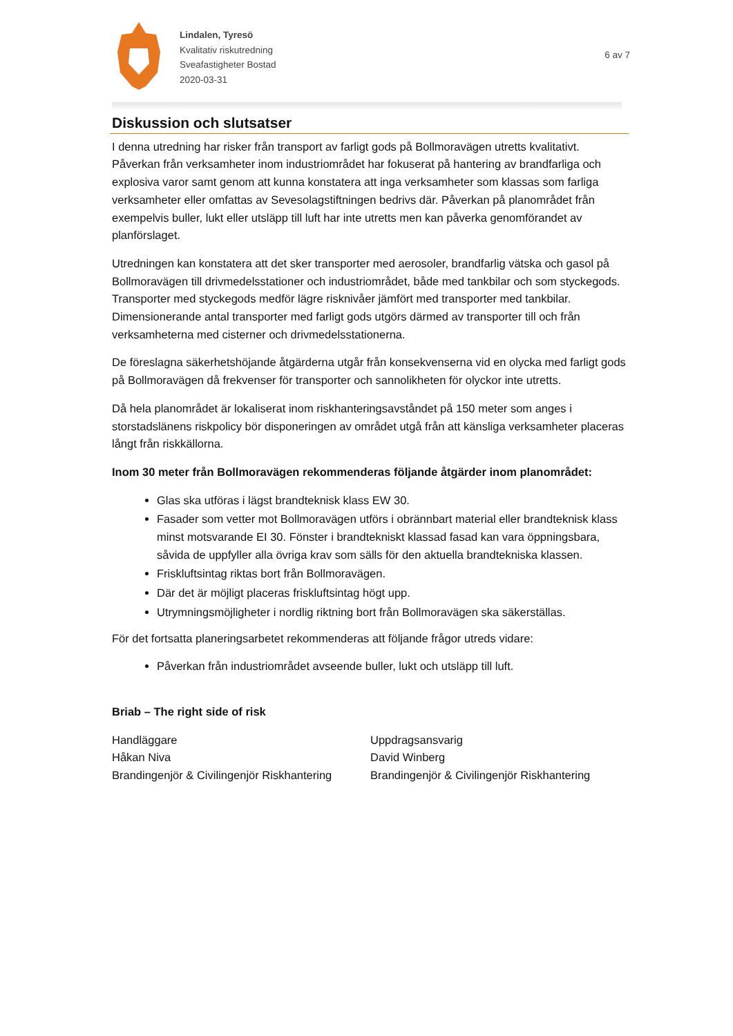Lindalen, Tyresö
Kvalitativ riskutredning
Sveafastigheter Bostad
2020-03-31
6 av 7
Diskussion och slutsatser
I denna utredning har risker från transport av farligt gods på Bollmoravägen utretts kvalitativt. Påverkan från verksamheter inom industriområdet har fokuserat på hantering av brandfarliga och explosiva varor samt genom att kunna konstatera att inga verksamheter som klassas som farliga verksamheter eller omfattas av Sevesolagstiftningen bedrivs där. Påverkan på planområdet från exempelvis buller, lukt eller utsläpp till luft har inte utretts men kan påverka genomförandet av planförslaget.
Utredningen kan konstatera att det sker transporter med aerosoler, brandfarlig vätska och gasol på Bollmoravägen till drivmedelsstationer och industriområdet, både med tankbilar och som styckegods. Transporter med styckegods medför lägre risknivåer jämfört med transporter med tankbilar. Dimensionerande antal transporter med farligt gods utgörs därmed av transporter till och från verksamheterna med cisterner och drivmedelsstationerna.
De föreslagna säkerhetshöjande åtgärderna utgår från konsekvenserna vid en olycka med farligt gods på Bollmoravägen då frekvenser för transporter och sannolikheten för olyckor inte utretts.
Då hela planområdet är lokaliserat inom riskhanteringsavståndet på 150 meter som anges i storstadslänens riskpolicy bör disponeringen av området utgå från att känsliga verksamheter placeras långt från riskkällorna.
Inom 30 meter från Bollmoravägen rekommenderas följande åtgärder inom planområdet:
Glas ska utföras i lägst brandteknisk klass EW 30.
Fasader som vetter mot Bollmoravägen utförs i obrännbart material eller brandteknisk klass minst motsvarande EI 30. Fönster i brandtekniskt klassad fasad kan vara öppningsbara, såvida de uppfyller alla övriga krav som sälls för den aktuella brandtekniska klassen.
Friskluftsintag riktas bort från Bollmoravägen.
Där det är möjligt placeras friskluftsintag högt upp.
Utrymningsmöjligheter i nordlig riktning bort från Bollmoravägen ska säkerställas.
För det fortsatta planeringsarbetet rekommenderas att följande frågor utreds vidare:
Påverkan från industriområdet avseende buller, lukt och utsläpp till luft.
Briab – The right side of risk
Handläggare
Håkan Niva
Brandingenjör & Civilingenjör Riskhantering
Uppdragsansvarig
David Winberg
Brandingenjör & Civilingenjör Riskhantering